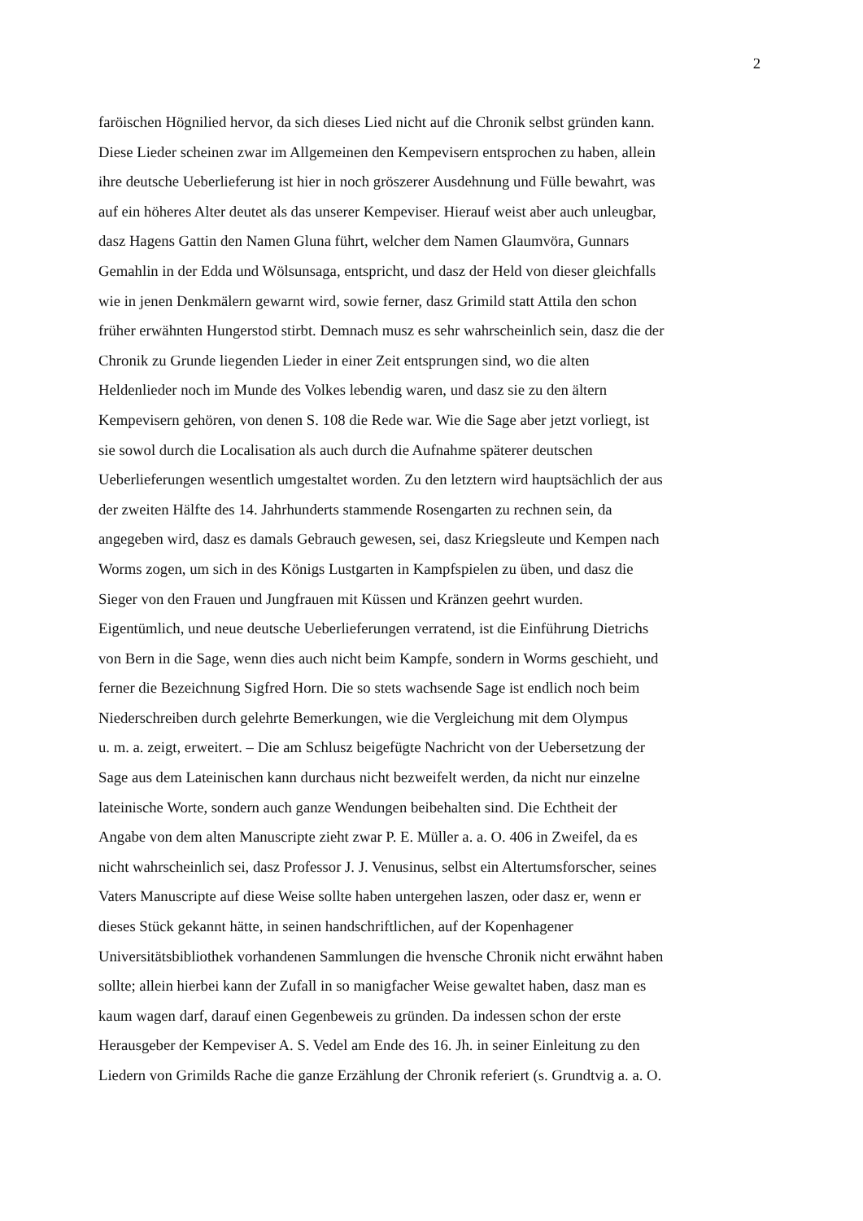2
faröischen Högnilied hervor, da sich dieses Lied nicht auf die Chronik selbst gründen kann.
Diese Lieder scheinen zwar im Allgemeinen den Kempevisern entsprochen zu haben, allein
ihre deutsche Ueberlieferung ist hier in noch gröszerer Ausdehnung und Fülle bewahrt, was
auf ein höheres Alter deutet als das unserer Kempeviser. Hierauf weist aber auch unleugbar,
dasz Hagens Gattin den Namen Gluna führt, welcher dem Namen Glaumvöra, Gunnars
Gemahlin in der Edda und Wölsunsaga, entspricht, und dasz der Held von dieser gleichfalls
wie in jenen Denkmälern gewarnt wird, sowie ferner, dasz Grimild statt Attila den schon
früher erwähnten Hungerstod stirbt. Demnach musz es sehr wahrscheinlich sein, dasz die der
Chronik zu Grunde liegenden Lieder in einer Zeit entsprungen sind, wo die alten
Heldenlieder noch im Munde des Volkes lebendig waren, und dasz sie zu den ältern
Kempevisern gehören, von denen S. 108 die Rede war. Wie die Sage aber jetzt vorliegt, ist
sie sowol durch die Localisation als auch durch die Aufnahme späterer deutschen
Ueberlieferungen wesentlich umgestaltet worden. Zu den letztern wird hauptsächlich der aus
der zweiten Hälfte des 14. Jahrhunderts stammende Rosengarten zu rechnen sein, da
angegeben wird, dasz es damals Gebrauch gewesen, sei, dasz Kriegsleute und Kempen nach
Worms zogen, um sich in des Königs Lustgarten in Kampfspielen zu üben, und dasz die
Sieger von den Frauen und Jungfrauen mit Küssen und Kränzen geehrt wurden.
Eigentümlich, und neue deutsche Ueberlieferungen verratend, ist die Einführung Dietrichs
von Bern in die Sage, wenn dies auch nicht beim Kampfe, sondern in Worms geschieht, und
ferner die Bezeichnung Sigfred Horn. Die so stets wachsende Sage ist endlich noch beim
Niederschreiben durch gelehrte Bemerkungen, wie die Vergleichung mit dem Olympus
u. m. a. zeigt, erweitert. – Die am Schlusz beigefügte Nachricht von der Uebersetzung der
Sage aus dem Lateinischen kann durchaus nicht bezweifelt werden, da nicht nur einzelne
lateinische Worte, sondern auch ganze Wendungen beibehalten sind. Die Echtheit der
Angabe von dem alten Manuscripte zieht zwar P. E. Müller a. a. O. 406 in Zweifel, da es
nicht wahrscheinlich sei, dasz Professor J. J. Venusinus, selbst ein Altertumsforscher, seines
Vaters Manuscripte auf diese Weise sollte haben untergehen laszen, oder dasz er, wenn er
dieses Stück gekannt hätte, in seinen handschriftlichen, auf der Kopenhagener
Universitätsbibliothek vorhandenen Sammlungen die hvensche Chronik nicht erwähnt haben
sollte; allein hierbei kann der Zufall in so manigfacher Weise gewaltet haben, dasz man es
kaum wagen darf, darauf einen Gegenbeweis zu gründen. Da indessen schon der erste
Herausgeber der Kempeviser A. S. Vedel am Ende des 16. Jh. in seiner Einleitung zu den
Liedern von Grimilds Rache die ganze Erzählung der Chronik referiert (s. Grundtvig a. a. O.